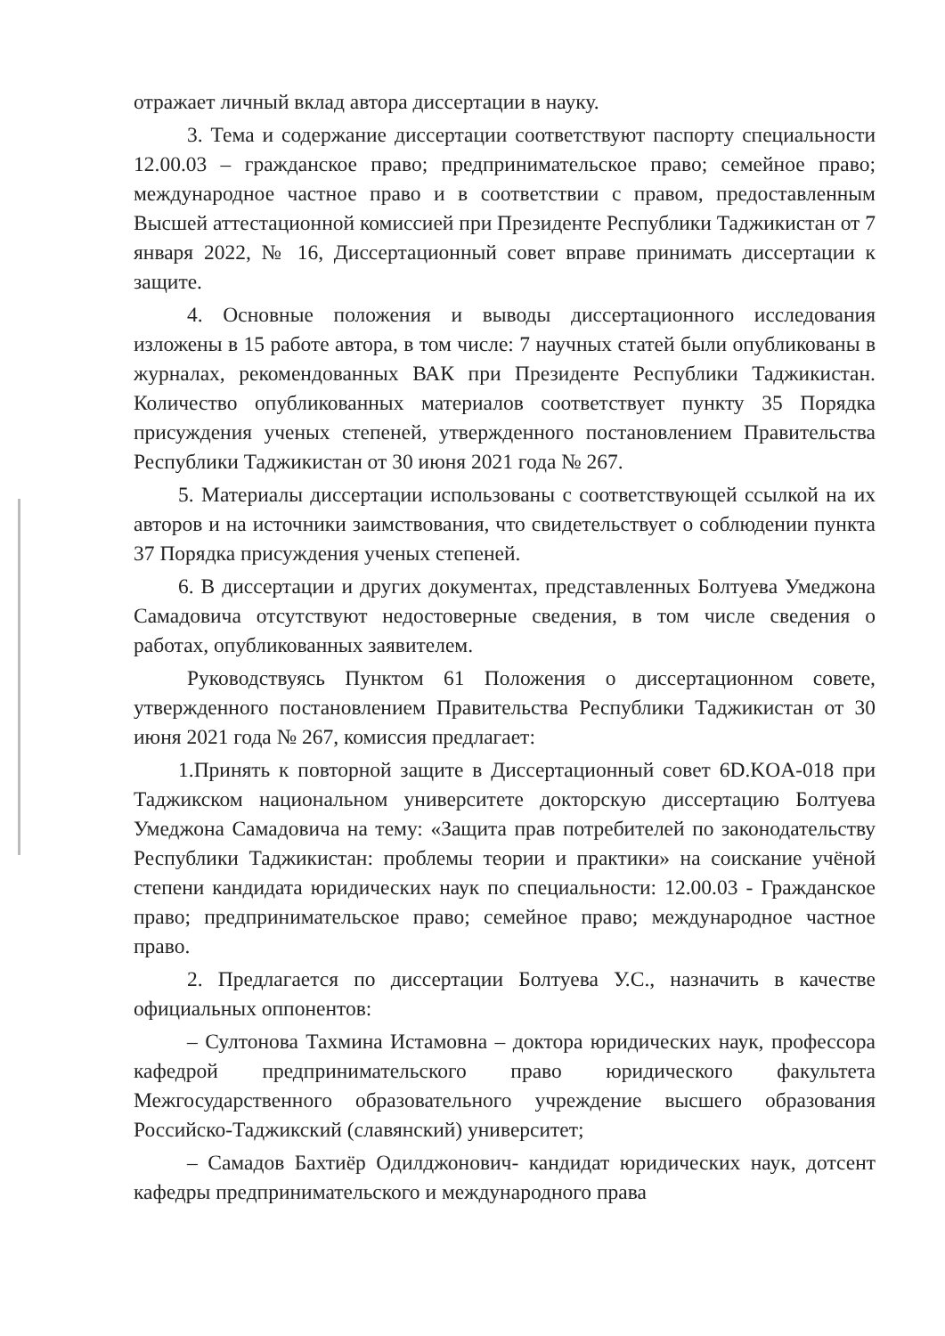отражает личный вклад автора диссертации в науку.
3. Тема и содержание диссертации соответствуют паспорту специальности 12.00.03 – гражданское право; предпринимательское право; семейное право; международное частное право и в соответствии с правом, предоставленным Высшей аттестационной комиссией при Президенте Республики Таджикистан от 7 января 2022, № 16, Диссертационный совет вправе принимать диссертации к защите.
4. Основные положения и выводы диссертационного исследования изложены в 15 работе автора, в том числе: 7 научных статей были опубликованы в журналах, рекомендованных ВАК при Президенте Республики Таджикистан. Количество опубликованных материалов соответствует пункту 35 Порядка присуждения ученых степеней, утвержденного постановлением Правительства Республики Таджикистан от 30 июня 2021 года № 267.
5. Материалы диссертации использованы с соответствующей ссылкой на их авторов и на источники заимствования, что свидетельствует о соблюдении пункта 37 Порядка присуждения ученых степеней.
6. В диссертации и других документах, представленных Болтуева Умеджона Самадовича отсутствуют недостоверные сведения, в том числе сведения о работах, опубликованных заявителем.
Руководствуясь Пунктом 61 Положения о диссертационном совете, утвержденного постановлением Правительства Республики Таджикистан от 30 июня 2021 года № 267, комиссия предлагает:
1.Принять к повторной защите в Диссертационный совет 6D.KOA-018 при Таджикском национальном университете докторскую диссертацию Болтуева Умеджона Самадовича на тему: «Защита прав потребителей по законодательству Республики Таджикистан: проблемы теории и практики» на соискание учёной степени кандидата юридических наук по специальности: 12.00.03 - Гражданское право; предпринимательское право; семейное право; международное частное право.
2. Предлагается по диссертации Болтуева У.С., назначить в качестве официальных оппонентов:
– Султонова Тахмина Истамовна – доктора юридических наук, профессора кафедрой предпринимательского право юридического факультета Межгосударственного образовательного учреждение высшего образования Российско-Таджикский (славянский) университет;
– Самадов Бахтиёр Одилджонович- кандидат юридических наук, дотсент кафедры предпринимательского и международного права